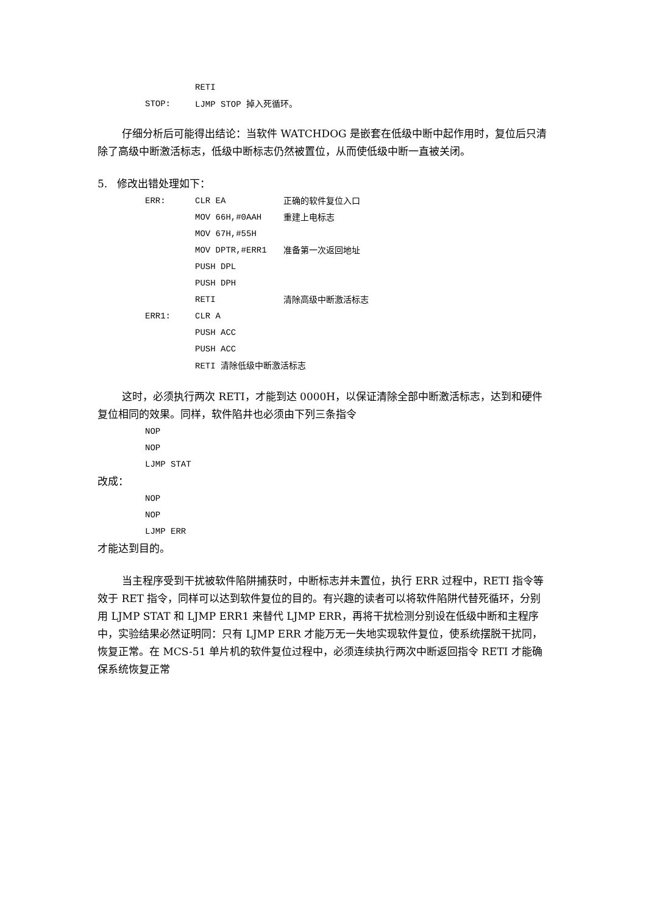RETI
STOP: LJMP STOP 掉入死循环。
仔细分析后可能得出结论：当软件 WATCHDOG 是嵌套在低级中断中起作用时，复位后只清除了高级中断激活标志，低级中断标志仍然被置位，从而使低级中断一直被关闭。
5. 修改出错处理如下：
ERR: CLR EA 正确的软件复位入口
MOV 66H,#0AAH 重建上电标志
MOV 67H,#55H
MOV DPTR,#ERR1 准备第一次返回地址
PUSH DPL
PUSH DPH
RETI 清除高级中断激活标志
ERR1: CLR A
PUSH ACC
PUSH ACC
RETI 清除低级中断激活标志
这时，必须执行两次 RETI，才能到达 0000H，以保证清除全部中断激活标志，达到和硬件复位相同的效果。同样，软件陷井也必须由下列三条指令
NOP
NOP
LJMP STAT
改成：
NOP
NOP
LJMP ERR
才能达到目的。
当主程序受到干扰被软件陷阱捕获时，中断标志并未置位，执行 ERR 过程中，RETI 指令等效于 RET 指令，同样可以达到软件复位的目的。有兴趣的读者可以将软件陷阱代替死循环，分别用 LJMP STAT 和 LJMP ERR1 来替代 LJMP ERR，再将干扰检测分别设在低级中断和主程序中，实验结果必然证明同：只有 LJMP ERR 才能万无一失地实现软件复位，使系统摆脱干扰同，恢复正常。在 MCS-51 单片机的软件复位过程中，必须连续执行两次中断返回指令 RETI 才能确保系统恢复正常